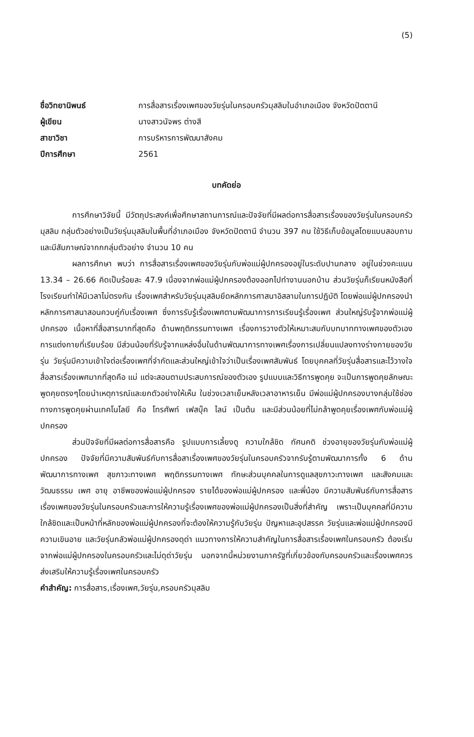(5)
ชื่อวิทยานิพนธ์
การสื่อสารเรื่องเพศของวัยรุ่นในครอบครัวมุสลิมในอำเภอเมือง จังหวัดปัตตานี
ผู้เขียน
นางสาวนัจพร ต่างสี
สาขาวิชา
การบริหารการพัฒนาสังคม
ปีการศึกษา
2561
บทคัดย่อ
การศึกษาวิจัยนี้ มีวัตถุประสงค์เพื่อศึกษาสถานการณ์และปัจจัยที่มีผลต่อการสื่อสารเรื่องของวัยรุ่นในครอบครัวมุสลิม กลุ่มตัวอย่างเป็นวัยรุ่นมุสลิมในพื้นที่อำเภอเมือง จังหวัดปัตตานี จำนวน 397 คน ใช้วิธีเก็บข้อมูลโดยแบบสอบถาม และมีสัมภาษณ์จากกกลุ่มตัวอย่าง จำนวน 10 คน
ผลการศึกษา พบว่า การสื่อสารเรื่องเพศของวัยรุ่นกับพ่อแม่ผู้ปกครองอยู่ในระดับปานกลาง อยู่ในช่วงคะแนน 13.34 – 26.66 คิดเป็นร้อยละ 47.9 เนื่องจากพ่อแม่ผู้ปกครองต้องออกไปทำงานนอกบ้าน ส่วนวัยรุ่นก็เรียนหนังสือที่โรงเรียนทำให้มีเวลาไม่ตรงกัน เรื่องเพศสำหรับวัยรุ่นมุสลิมยึดหลักการศาสนาอิสลามในการปฏิบัติ โดยพ่อแม่ผู้ปกครองนำหลักการศาสนาสอนควบคู่กับเรื่องเพศ ซึ่งการรับรู้เรื่องเพศตามพัฒนาการการเรียนรู้เรื่องเพศ ส่วนใหญ่รับรู้จากพ่อแม่ผู้ปกครอง เนื้อหาที่สื่อสารมากที่สุดคือ ด้านพฤติกรรมทางเพศ เรื่องการวางตัวให้เหมาะสมกับบทบาททางเพศของตัวเอง การแต่งกายที่เรียบร้อย มีส่วนน้อยที่รับรู้จากแหล่งอื่นในด้านพัฒนาการทางเพศเรื่องการเปลี่ยนแปลงทางร่างกายของวัยรุ่น วัยรุ่นมีความเข้าใจต่อเรื่องเพศที่จำกัดและส่วนใหญ่เข้าใจว่าเป็นเรื่องเพศสัมพันธ์ โดยบุคคลที่วัยรุ่นสื่อสารและไว้วางใจสื่อสารเรื่องเพศมากที่สุดคือ แม่ แต่จะสอนตามประสบการณ์ของตัวเอง รูปแบบและวิธีการพูดคุย จะเป็นการพูดคุยลักษณะพูดคุยตรงๆโดยนำเหตุการณ์และยกตัวอย่างให้เห็น ในช่วงเวลาเย็นหลังเวลาอาหารเย็น มีพ่อแม่ผู้ปกครองบางกลุ่มใช้ช่องทางการพูดคุยผ่านเทคโนโลยี คือ โทรศัพท์ เฟสบุ๊ค ไลน์ เป็นต้น และมีส่วนน้อยที่ไม่กล้าพูดคุยเรื่องเพศกับพ่อแม่ผู้ปกครอง
ส่วนปัจจัยที่มีผลต่อการสื่อสารคือ รูปแบบการเลี้ยงดู ความใกล้ชิด ทัศนคติ ช่วงอายุของวัยรุ่นกับพ่อแม่ผู้ปกครอง ปัจจัยที่มีความสัมพันธ์กับการสื่อสาเรื่องเพศของวัยรุ่นในครอบครัวจากรับรู้ตามพัฒนาการทั้ง 6 ด้าน พัฒนาการทางเพศ สุขภาวะทางเพศ พฤติกรรมทางเพศ ทักษะส่วนบุคคลในการดูแลสุขภาวะทางเพศ และสังคมและวัฒนธรรม เพศ อายุ อาชีพของพ่อแม่ผู้ปกครอง รายได้ของพ่อแม่ผู้ปกครอง และพี่น้อง มีความสัมพันธ์กับการสื่อสารเรื่องเพศของวัยรุ่นในครอบครัวและการให้ความรู้เรื่องเพศของพ่อแม่ผู้ปกครองเป็นสิ่งที่สำคัญ เพราะเป็นบุคคลที่มีความใกล้ชิดและเป็นหน้าที่หลักของพ่อแม่ผู้ปกครองที่จะต้องให้ความรู้กับวัยรุ่น ปัญหาและอุปสรรค วัยรุ่นและพ่อแม่ผู้ปกครองมีความเขินอาย และวัยรุ่นกลัวพ่อแม่ผู้ปกครองดุด่า แนวทางการให้ความสำคัญในการสื่อสารเรื่องเพศในครอบครัว ต้องเริ่มจากพ่อแม่ผู้ปกครองในครอบครัวและไม่ดุด่าวัยรุ่น นอกจากนี้หน่วยงานภาครัฐที่เกี่ยวข้องกับครอบครัวและเรื่องเพศควรส่งเสริมให้ความรู้เรื่องเพศในครอบครัว
คำสำคัญ: การสื่อสาร,เรื่องเพศ,วัยรุ่น,ครอบครัวมุสลิม